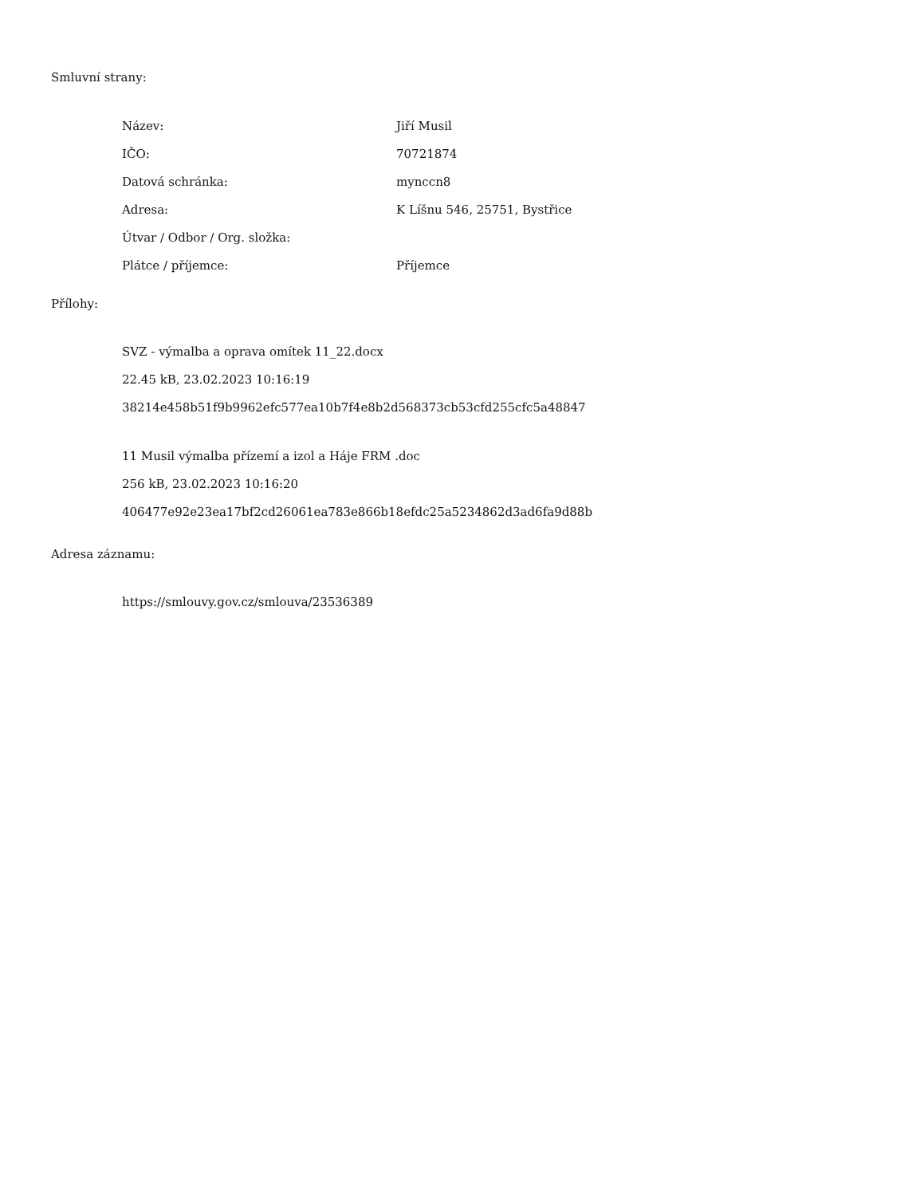Smluvní strany:
| Název: | Jiří Musil |
| IČO: | 70721874 |
| Datová schránka: | mynccn8 |
| Adresa: | K Líšnu 546, 25751, Bystřice |
| Útvar / Odbor / Org. složka: | |
| Plátce / příjemce: | Příjemce |
Přílohy:
SVZ - výmalba a oprava omítek 11_22.docx
22.45 kB, 23.02.2023 10:16:19
38214e458b51f9b9962efc577ea10b7f4e8b2d568373cb53cfd255cfc5a48847
11 Musil výmalba přízemí a izol a Háje FRM .doc
256 kB, 23.02.2023 10:16:20
406477e92e23ea17bf2cd26061ea783e866b18efdc25a5234862d3ad6fa9d88b
Adresa záznamu:
https://smlouvy.gov.cz/smlouva/23536389